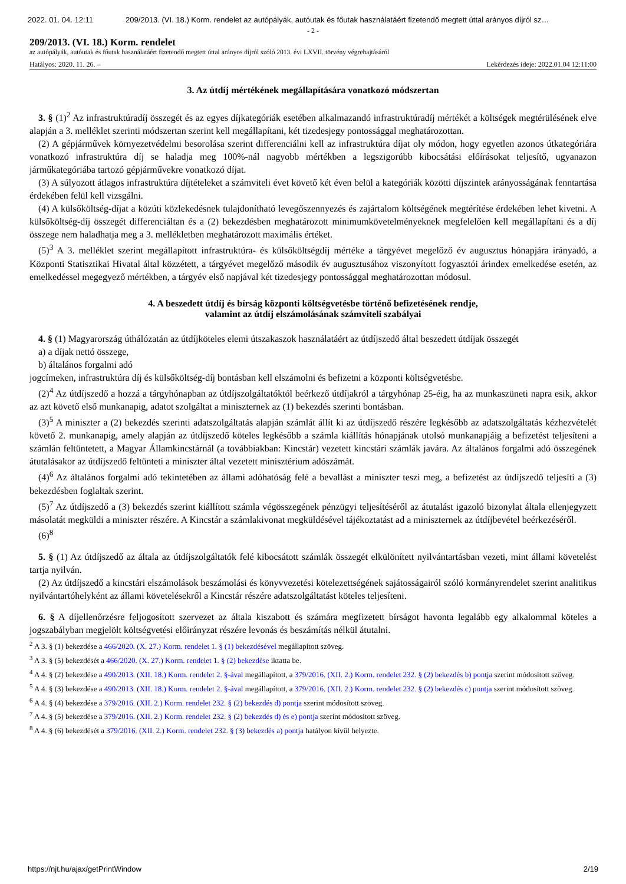2022. 01. 04. 12:11 209/2013. (VI. 18.) Korm. rendelet az autópályák, autóutak és főutak használatáért fizetendő megtett úttal arányos díjról sz…
- 2 -
209/2013. (VI. 18.) Korm. rendelet
az autópályák, autóutak és főutak használatáért fizetendő megtett úttal arányos díjról szóló 2013. évi LXVII. törvény végrehajtásáról
Hatályos: 2020. 11. 26. – Lekérdezés ideje: 2022.01.04 12:11:00
3. Az útdíj mértékének megállapítására vonatkozó módszertan
3. § (1)<sup>2</sup> Az infrastruktúradíj összegét és az egyes díjkategóriák esetében alkalmazandó infrastruktúradíj mértékét a költségek megtérülésének elve alapján a 3. melléklet szerinti módszertan szerint kell megállapítani, két tizedesjegy pontossággal meghatározottan.
(2) A gépjárművek környezetvédelmi besorolása szerint differenciálni kell az infrastruktúra díjat oly módon, hogy egyetlen azonos útkategóriára vonatkozó infrastruktúra díj se haladja meg 100%-nál nagyobb mértékben a legszigorúbb kibocsátási előírásokat teljesítő, ugyanazon járműkategóriába tartozó gépjárművekre vonatkozó díjat.
(3) A súlyozott átlagos infrastruktúra díjtételeket a számviteli évet követő két éven belül a kategóriák közötti díjszintek arányosságának fenntartása érdekében felül kell vizsgálni.
(4) A külsőköltség-díjat a közúti közlekedésnek tulajdonítható levegőszennyezés és zajártalom költségének megtérítése érdekében lehet kivetni. A külsőköltség-díj összegét differenciáltan és a (2) bekezdésben meghatározott minimumkövetelményeknek megfelelően kell megállapítani és a díj összege nem haladhatja meg a 3. mellékletben meghatározott maximális értéket.
(5)<sup>3</sup> A 3. melléklet szerint megállapított infrastruktúra- és külsőköltségdíj mértéke a tárgyévet megelőző év augusztus hónapjára irányadó, a Központi Statisztikai Hivatal által közzétett, a tárgyévet megelőző második év augusztusához viszonyított fogyasztói árindex emelkedése esetén, az emelkedéssel megegyező mértékben, a tárgyév első napjával két tizedesjegy pontossággal meghatározottan módosul.
4. A beszedett útdíj és bírság központi költségvetésbe történő befizetésének rendje,
valamint az útdíj elszámolásának számviteli szabályai
4. § (1) Magyarország úthálózatán az útdíjköteles elemi útszakaszok használatáért az útdíjszedő által beszedett útdíjak összegét
a) a díjak nettó összege,
b) általános forgalmi adó
jogcímeken, infrastruktúra díj és külsőköltség-díj bontásban kell elszámolni és befizetni a központi költségvetésbe.
(2)<sup>4</sup> Az útdíjszedő a hozzá a tárgyhónapban az útdíjszolgáltatóktól beérkező útdíjakról a tárgyhónap 25-éig, ha az munkaszüneti napra esik, akkor az azt követő első munkanapig, adatot szolgáltat a miniszternek az (1) bekezdés szerinti bontásban.
(3)<sup>5</sup> A miniszter a (2) bekezdés szerinti adatszolgáltatás alapján számlát állít ki az útdíjszedő részére legkésőbb az adatszolgáltatás kézhezvételét követő 2. munkanapig, amely alapján az útdíjszedő köteles legkésőbb a számla kiállítás hónapjának utolsó munkanapjáig a befizetést teljesíteni a számlán feltüntetett, a Magyar Államkincstárnál (a továbbiakban: Kincstár) vezetett kincstári számlák javára. Az általános forgalmi adó összegének átutalásakor az útdíjszedő feltünteti a miniszter által vezetett minisztérium adószámát.
(4)<sup>6</sup> Az általános forgalmi adó tekintetében az állami adóhatóság felé a bevallást a miniszter teszi meg, a befizetést az útdíjszedő teljesíti a (3) bekezdésben foglaltak szerint.
(5)<sup>7</sup> Az útdíjszedő a (3) bekezdés szerint kiállított számla végösszegének pénzügyi teljesítéséről az átutalást igazoló bizonylat általa ellenjegyzett másolatát megküldi a miniszter részére. A Kincstár a számlakivonat megküldésével tájékoztatást ad a miniszternek az útdíjbevétel beérkezéséről.
(6)<sup>8</sup>
5. § (1) Az útdíjszedő az általa az útdíjszolgáltatók felé kibocsátott számlák összegét elkülönített nyilvántartásban vezeti, mint állami követelést tartja nyilván.
(2) Az útdíjszedő a kincstári elszámolások beszámolási és könyvvezetési kötelezettségének sajátosságairól szóló kormányrendelet szerint analitikus nyilvántartóhelyként az állami követelésekről a Kincstár részére adatszolgáltatást köteles teljesíteni.
6. § A díjellenőrzésre feljogosított szervezet az általa kiszabott és számára megfizetett bírságot havonta legalább egy alkalommal köteles a jogszabályban megjelölt költségvetési előirányzat részére levonás és beszámítás nélkül átutalni.
<sup>2</sup> A 3. § (1) bekezdése a 466/2020. (X. 27.) Korm. rendelet 1. § (1) bekezdésével megállapított szöveg.
<sup>3</sup> A 3. § (5) bekezdését a 466/2020. (X. 27.) Korm. rendelet 1. § (2) bekezdése iktatta be.
<sup>4</sup> A 4. § (2) bekezdése a 490/2013. (XII. 18.) Korm. rendelet 2. §-ával megállapított, a 379/2016. (XII. 2.) Korm. rendelet 232. § (2) bekezdés b) pontja szerint módosított szöveg.
<sup>5</sup> A 4. § (3) bekezdése a 490/2013. (XII. 18.) Korm. rendelet 2. §-ával megállapított, a 379/2016. (XII. 2.) Korm. rendelet 232. § (2) bekezdés c) pontja szerint módosított szöveg.
<sup>6</sup> A 4. § (4) bekezdése a 379/2016. (XII. 2.) Korm. rendelet 232. § (2) bekezdés d) pontja szerint módosított szöveg.
<sup>7</sup> A 4. § (5) bekezdése a 379/2016. (XII. 2.) Korm. rendelet 232. § (2) bekezdés d) és e) pontja szerint módosított szöveg.
<sup>8</sup> A 4. § (6) bekezdését a 379/2016. (XII. 2.) Korm. rendelet 232. § (3) bekezdés a) pontja hatályon kívül helyezte.
https://njt.hu/ajax/getPrintWindow 2/19